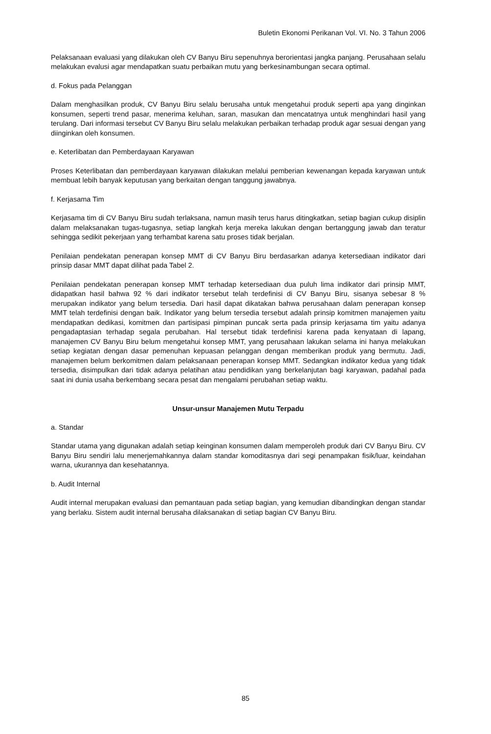Buletin Ekonomi Perikanan Vol. VI. No. 3 Tahun 2006
Pelaksanaan evaluasi yang dilakukan oleh CV Banyu Biru sepenuhnya berorientasi jangka panjang. Perusahaan selalu melakukan evalusi agar mendapatkan suatu perbaikan mutu yang berkesinambungan secara optimal.
d. Fokus pada Pelanggan
Dalam menghasilkan produk, CV Banyu Biru selalu berusaha untuk mengetahui produk seperti apa yang dinginkan konsumen, seperti trend pasar, menerima keluhan, saran, masukan dan mencatatnya untuk menghindari hasil yang terulang. Dari informasi tersebut CV Banyu Biru selalu melakukan perbaikan terhadap produk agar sesuai dengan yang diinginkan oleh konsumen.
e. Keterlibatan dan Pemberdayaan Karyawan
Proses Keterlibatan dan pemberdayaan karyawan dilakukan melalui pemberian kewenangan kepada karyawan untuk membuat lebih banyak keputusan yang berkaitan dengan tanggung jawabnya.
f. Kerjasama Tim
Kerjasama tim di CV Banyu Biru sudah terlaksana, namun masih terus harus ditingkatkan, setiap bagian cukup disiplin dalam melaksanakan tugas-tugasnya, setiap langkah kerja mereka lakukan dengan bertanggung jawab dan teratur sehingga sedikit pekerjaan yang terhambat karena satu proses tidak berjalan.
Penilaian pendekatan penerapan konsep MMT di CV Banyu Biru berdasarkan adanya ketersediaan indikator dari prinsip dasar MMT dapat dilihat pada Tabel 2.
Penilaian pendekatan penerapan konsep MMT terhadap ketersediaan dua puluh lima indikator dari prinsip MMT, didapatkan hasil bahwa 92 % dari indikator tersebut telah terdefinisi di CV Banyu Biru, sisanya sebesar 8 % merupakan indikator yang belum tersedia. Dari hasil dapat dikatakan bahwa perusahaan dalam penerapan konsep MMT telah terdefinisi dengan baik. Indikator yang belum tersedia tersebut adalah prinsip komitmen manajemen yaitu mendapatkan dedikasi, komitmen dan partisipasi pimpinan puncak serta pada prinsip kerjasama tim yaitu adanya pengadaptasian terhadap segala perubahan. Hal tersebut tidak terdefinisi karena pada kenyataan di lapang, manajemen CV Banyu Biru belum mengetahui konsep MMT, yang perusahaan lakukan selama ini hanya melakukan setiap kegiatan dengan dasar pemenuhan kepuasan pelanggan dengan memberikan produk yang bermutu. Jadi, manajemen belum berkomitmen dalam pelaksanaan penerapan konsep MMT. Sedangkan indikator kedua yang tidak tersedia, disimpulkan dari tidak adanya pelatihan atau pendidikan yang berkelanjutan bagi karyawan, padahal pada saat ini dunia usaha berkembang secara pesat dan mengalami perubahan setiap waktu.
Unsur-unsur Manajemen Mutu Terpadu
a. Standar
Standar utama yang digunakan adalah setiap keinginan konsumen dalam memperoleh produk dari CV Banyu Biru. CV Banyu Biru sendiri lalu menerjemahkannya dalam standar komoditasnya dari segi penampakan fisik/luar, keindahan warna, ukurannya dan kesehatannya.
b. Audit Internal
Audit internal merupakan evaluasi dan pemantauan pada setiap bagian, yang kemudian dibandingkan dengan standar yang berlaku. Sistem audit internal berusaha dilaksanakan di setiap bagian CV Banyu Biru.
85